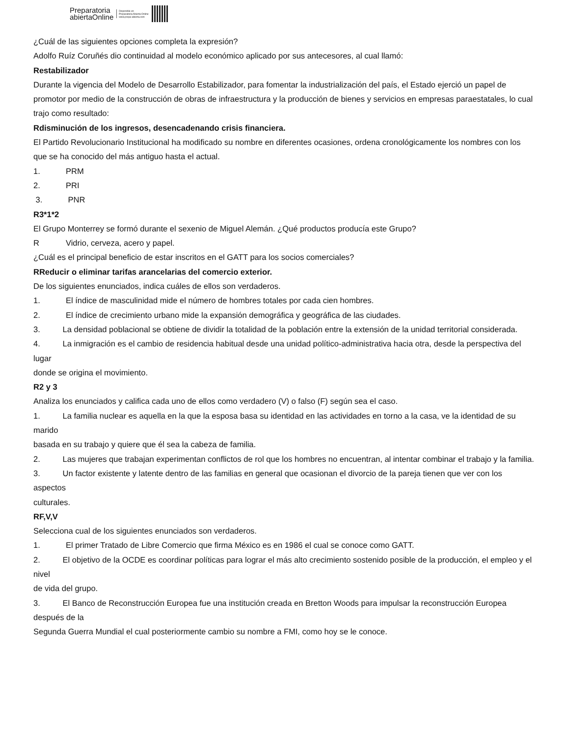Preparatoria
abiertaOnline
Disponible en
Preparatoria Abierta Online
www.prepa-abierta.com
¿Cuál de las siguientes opciones completa la expresión?
Adolfo Ruíz Coruñés dio continuidad al modelo económico aplicado por sus antecesores, al cual llamó:
Restabilizador
Durante la vigencia del Modelo de Desarrollo Estabilizador, para fomentar la industrialización del país, el Estado ejerció un papel de promotor por medio de la construcción de obras de infraestructura y la producción de bienes y servicios en empresas paraestatales, lo cual
trajo como resultado:
Rdisminución de los ingresos, desencadenando crisis financiera.
El Partido Revolucionario Institucional ha modificado su nombre en diferentes ocasiones, ordena cronológicamente los nombres con los que se ha conocido del más antiguo hasta el actual.
1. PRM
2. PRI
3. PNR
R 3*1*2
El Grupo Monterrey se formó durante el sexenio de Miguel Alemán. ¿Qué productos producía este Grupo?
R Vidrio, cerveza, acero y papel.
¿Cuál es el principal beneficio de estar inscritos en el GATT para los socios comerciales?
R Reducir o eliminar tarifas arancelarias del comercio exterior.
De los siguientes enunciados, indica cuáles de ellos son verdaderos.
1. El índice de masculinidad mide el número de hombres totales por cada cien hombres.
2. El índice de crecimiento urbano mide la expansión demográfica y geográfica de las ciudades.
3. La densidad poblacional se obtiene de dividir la totalidad de la población entre la extensión de la unidad territorial considerada.
4. La inmigración es el cambio de residencia habitual desde una unidad político-administrativa hacia otra, desde la perspectiva del lugar
donde se origina el movimiento.
R 2 y 3
Analiza los enunciados y califica cada uno de ellos como verdadero (V) o falso (F) según sea el caso.
1. La familia nuclear es aquella en la que la esposa basa su identidad en las actividades en torno a la casa, ve la identidad de su marido
basada en su trabajo y quiere que él sea la cabeza de familia.
2. Las mujeres que trabajan experimentan conflictos de rol que los hombres no encuentran, al intentar combinar el trabajo y la familia.
3. Un factor existente y latente dentro de las familias en general que ocasionan el divorcio de la pareja tienen que ver con los aspectos
culturales.
R F,V,V
Selecciona cual de los siguientes enunciados son verdaderos.
1. El primer Tratado de Libre Comercio que firma México es en 1986 el cual se conoce como GATT.
2. El objetivo de la OCDE es coordinar políticas para lograr el más alto crecimiento sostenido posible de la producción, el empleo y el nivel
de vida del grupo.
3. El Banco de Reconstrucción Europea fue una institución creada en Bretton Woods para impulsar la reconstrucción Europea después de la
Segunda Guerra Mundial el cual posteriormente cambio su nombre a FMI, como hoy se le conoce.